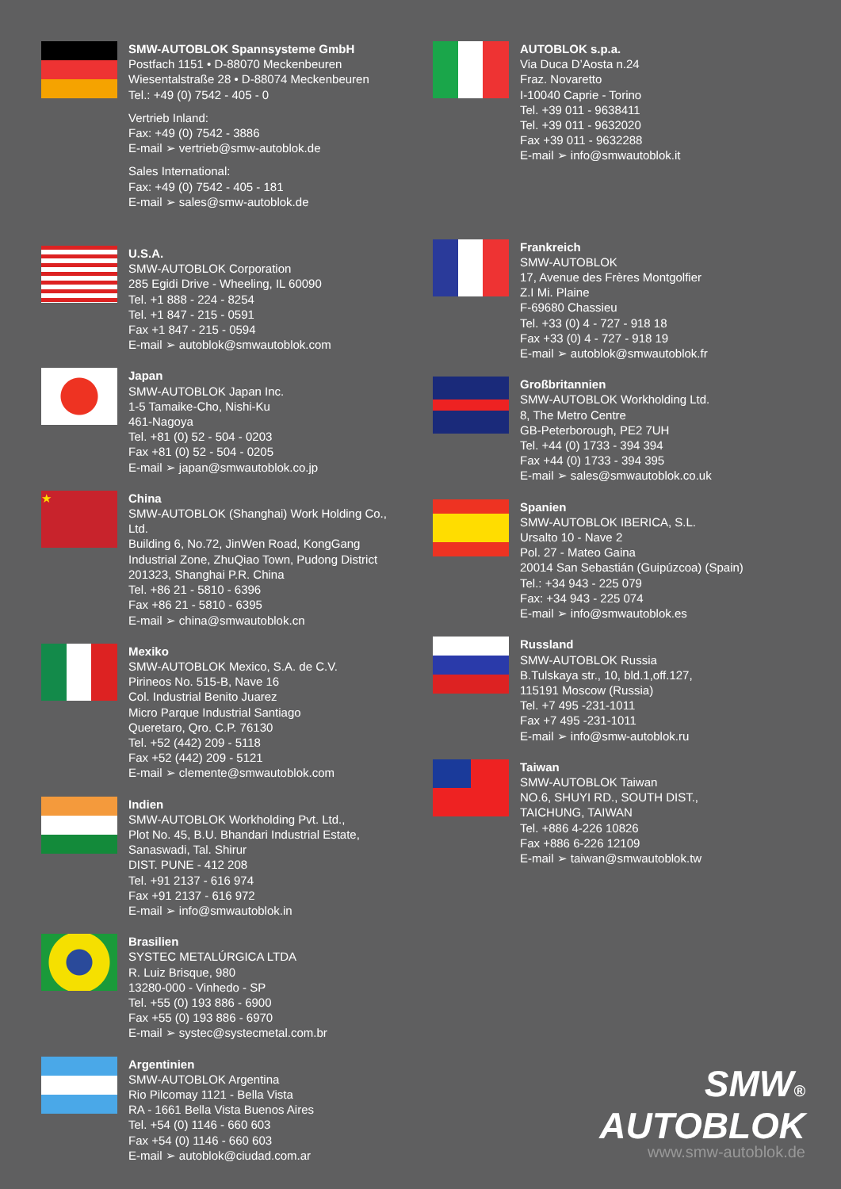SMW-AUTOBLOK Spannsysteme GmbH
Postfach 1151 • D-88070 Meckenbeuren
Wiesentalstraße 28 • D-88074 Meckenbeuren
Tel.: +49 (0) 7542 - 405 - 0
Vertrieb Inland:
Fax: +49 (0) 7542 - 3886
E-mail ➢ vertrieb@smw-autoblok.de
Sales International:
Fax: +49 (0) 7542 - 405 - 181
E-mail ➢ sales@smw-autoblok.de
U.S.A.
SMW-AUTOBLOK Corporation
285 Egidi Drive - Wheeling, IL 60090
Tel. +1 888 - 224 - 8254
Tel. +1 847 - 215 - 0591
Fax +1 847 - 215 - 0594
E-mail ➢ autoblok@smwautoblok.com
Japan
SMW-AUTOBLOK Japan Inc.
1-5 Tamaike-Cho, Nishi-Ku
461-Nagoya
Tel. +81 (0) 52 - 504 - 0203
Fax +81 (0) 52 - 504 - 0205
E-mail ➢ japan@smwautoblok.co.jp
★
China
SMW-AUTOBLOK (Shanghai) Work Holding Co., Ltd.
Building 6, No.72, JinWen Road, KongGang
Industrial Zone, ZhuQiao Town, Pudong District
201323, Shanghai P.R. China
Tel. +86 21 - 5810 - 6396
Fax +86 21 - 5810 - 6395
E-mail ➢ china@smwautoblok.cn
Mexiko
SMW-AUTOBLOK Mexico, S.A. de C.V.
Pirineos No. 515-B, Nave 16
Col. Industrial Benito Juarez
Micro Parque Industrial Santiago
Queretaro, Qro. C.P. 76130
Tel. +52 (442) 209 - 5118
Fax +52 (442) 209 - 5121
E-mail ➢ clemente@smwautoblok.com
Indien
SMW-AUTOBLOK Workholding Pvt. Ltd.,
Plot No. 45, B.U. Bhandari Industrial Estate,
Sanaswadi, Tal. Shirur
DIST. PUNE - 412 208
Tel. +91 2137 - 616 974
Fax +91 2137 - 616 972
E-mail ➢ info@smwautoblok.in
Brasilien
SYSTEC METALÚRGICA LTDA
R. Luiz Brisque, 980
13280-000 - Vinhedo - SP
Tel. +55 (0) 193 886 - 6900
Fax +55 (0) 193 886 - 6970
E-mail ➢ systec@systecmetal.com.br
Argentinien
SMW-AUTOBLOK Argentina
Rio Pilcomay 1121 - Bella Vista
RA - 1661 Bella Vista Buenos Aires
Tel. +54 (0) 1146 - 660 603
Fax +54 (0) 1146 - 660 603
E-mail ➢ autoblok@ciudad.com.ar
AUTOBLOK s.p.a.
Via Duca D’Aosta n.24
Fraz. Novaretto
I-10040 Caprie - Torino
Tel. +39 011 - 9638411
Tel. +39 011 - 9632020
Fax +39 011 - 9632288
E-mail ➢ info@smwautoblok.it
Frankreich
SMW-AUTOBLOK
17, Avenue des Frères Montgolfier
Z.I Mi. Plaine
F-69680 Chassieu
Tel. +33 (0) 4 - 727 - 918 18
Fax +33 (0) 4 - 727 - 918 19
E-mail ➢ autoblok@smwautoblok.fr
Großbritannien
SMW-AUTOBLOK Workholding Ltd.
8, The Metro Centre
GB-Peterborough, PE2 7UH
Tel. +44 (0) 1733 - 394 394
Fax +44 (0) 1733 - 394 395
E-mail ➢ sales@smwautoblok.co.uk
Spanien
SMW-AUTOBLOK IBERICA, S.L.
Ursalto 10 - Nave 2
Pol. 27 - Mateo Gaina
20014 San Sebastián (Guipúzcoa) (Spain)
Tel.: +34 943 - 225 079
Fax: +34 943 - 225 074
E-mail ➢ info@smwautoblok.es
Russland
SMW-AUTOBLOK Russia
B.Tulskaya str., 10, bld.1,off.127,
115191 Moscow (Russia)
Tel. +7 495 -231-1011
Fax +7 495 -231-1011
E-mail ➢ info@smw-autoblok.ru
Taiwan
SMW-AUTOBLOK Taiwan
NO.6, SHUYI RD., SOUTH DIST.,
TAICHUNG, TAIWAN
Tel. +886 4-226 10826
Fax +886 6-226 12109
E-mail ➢ taiwan@smwautoblok.tw
SMW®
AUTOBLOK
www.smw-autoblok.de